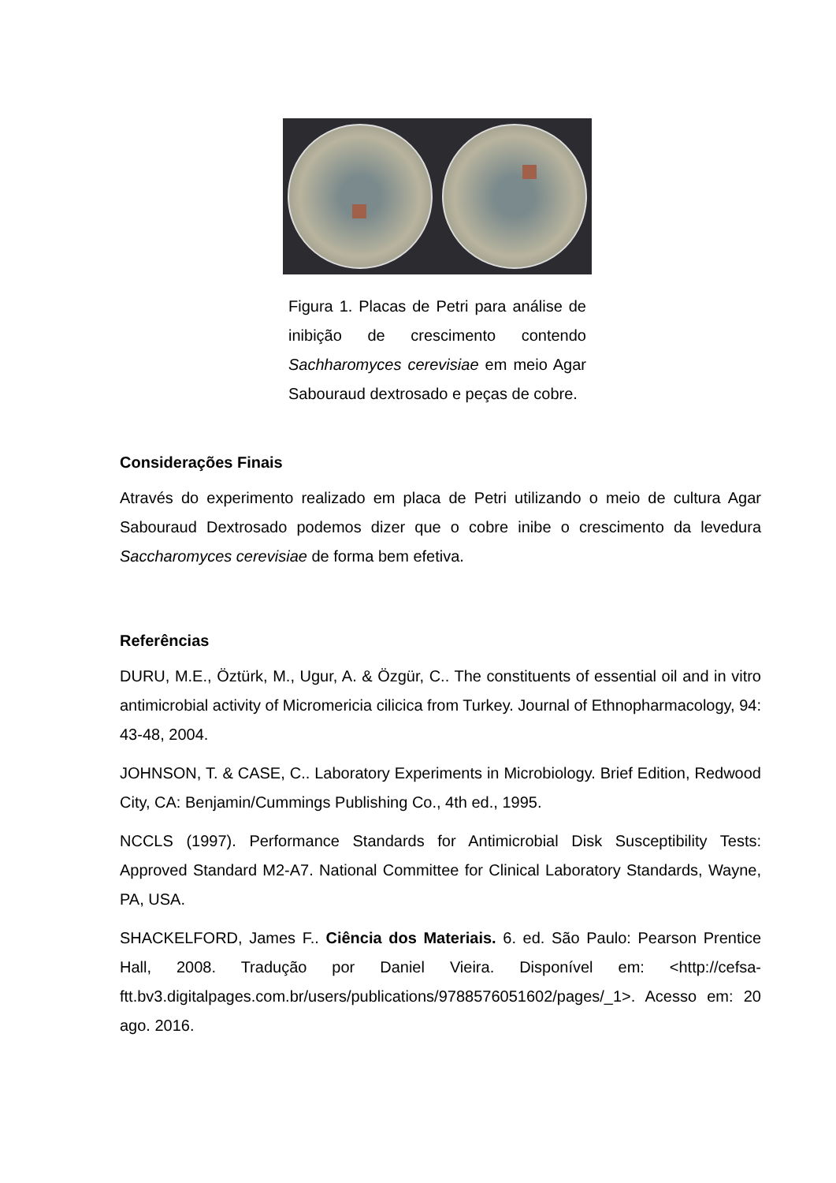Figura 1. Placas de Petri para análise de inibição de crescimento contendo Sachharomyces cerevisiae em meio Agar Sabouraud dextrosado e peças de cobre.
Considerações Finais
Através do experimento realizado em placa de Petri utilizando o meio de cultura Agar Sabouraud Dextrosado podemos dizer que o cobre inibe o crescimento da levedura Saccharomyces cerevisiae de forma bem efetiva.
Referências
DURU, M.E., Öztürk, M., Ugur, A. & Özgür, C.. The constituents of essential oil and in vitro antimicrobial activity of Micromericia cilicica from Turkey. Journal of Ethnopharmacology, 94: 43-48, 2004.
JOHNSON, T. & CASE, C.. Laboratory Experiments in Microbiology. Brief Edition, Redwood City, CA: Benjamin/Cummings Publishing Co., 4th ed., 1995.
NCCLS (1997). Performance Standards for Antimicrobial Disk Susceptibility Tests: Approved Standard M2-A7. National Committee for Clinical Laboratory Standards, Wayne, PA, USA.
SHACKELFORD, James F.. Ciência dos Materiais. 6. ed. São Paulo: Pearson Prentice Hall, 2008. Tradução por Daniel Vieira. Disponível em: <http://cefsa-ftt.bv3.digitalpages.com.br/users/publications/9788576051602/pages/_1>. Acesso em: 20 ago. 2016.